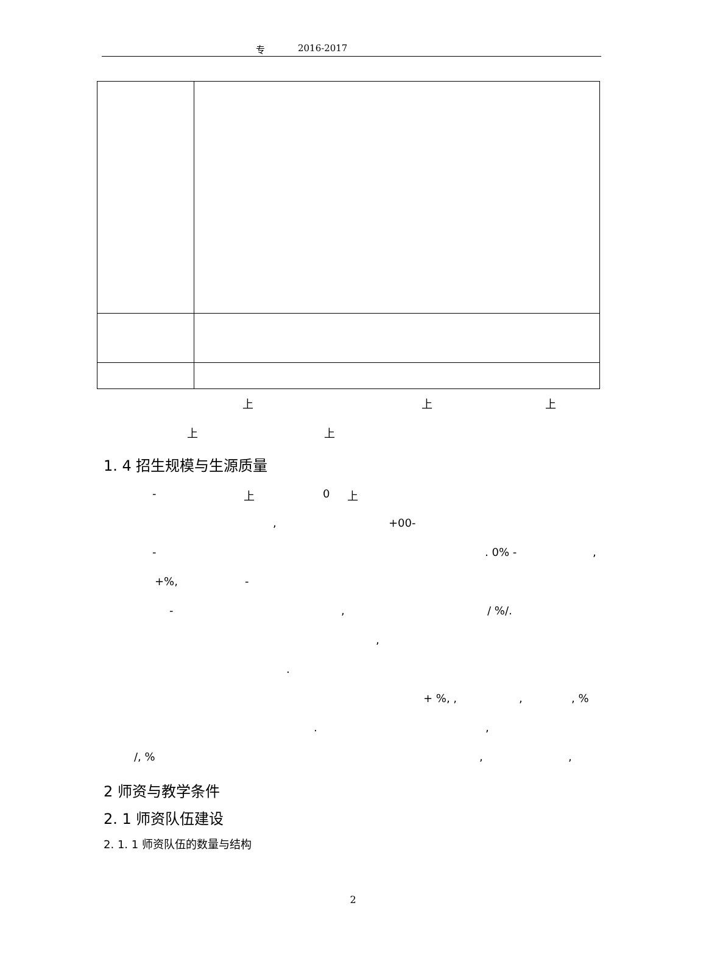专 2016-2017
上 上 上
上 上
1. 4 招生规模与生源质量
- 上 0 上
, +00-
- . 0% - ,
+%, -
- , / %/.
,
.
+ %, , , , %
. ,
/, % , ,
2 师资与教学条件
2. 1 师资队伍建设
2. 1. 1 师资队伍的数量与结构
2